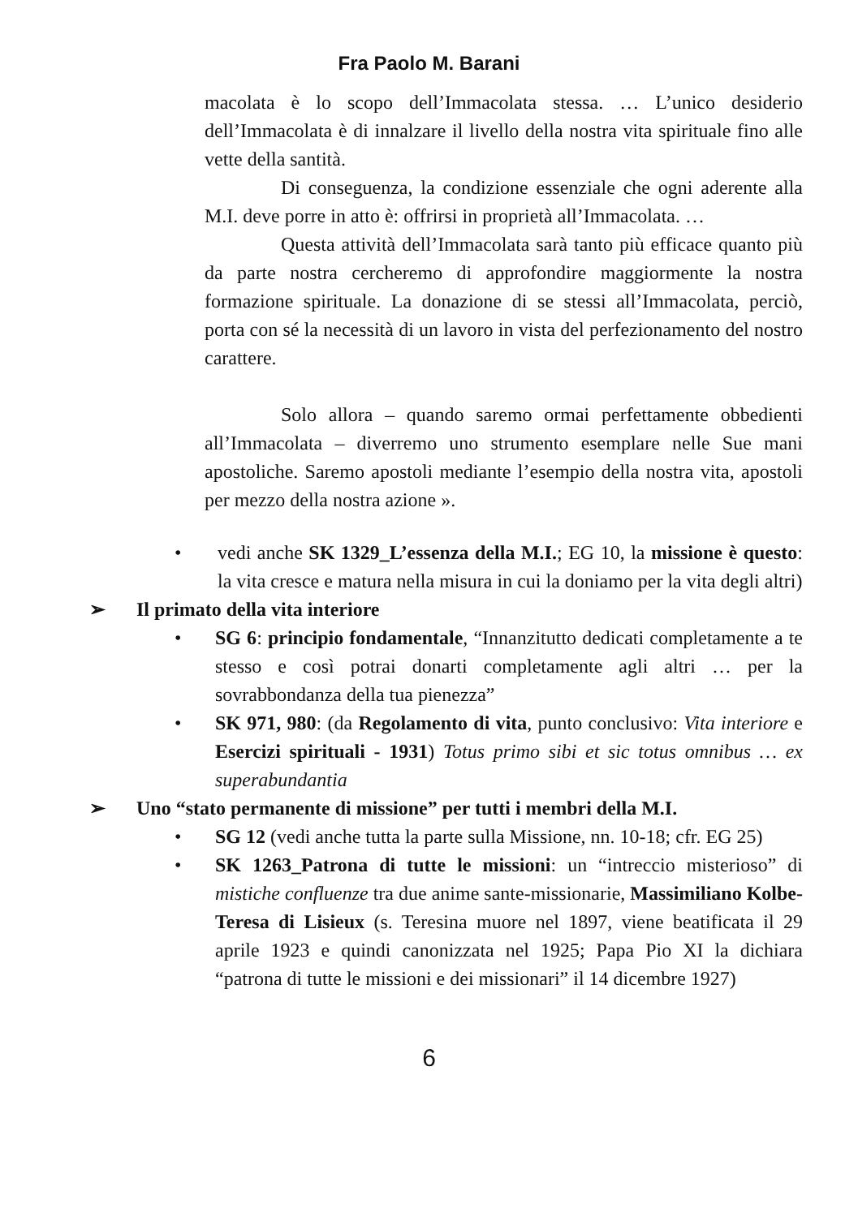Fra Paolo M. Barani
macolata è lo scopo dell’Immacolata stessa. … L’unico desiderio dell’Immacolata è di innalzare il livello della nostra vita spirituale fino alle vette della santità.
Di conseguenza, la condizione essenziale che ogni aderente alla M.I. deve porre in atto è: offrirsi in proprietà all’Immacolata. …
Questa attività dell’Immacolata sarà tanto più efficace quanto più da parte nostra cercheremo di approfondire maggiormente la nostra formazione spirituale. La donazione di se stessi all’Immacolata, perciò, porta con sé la necessità di un lavoro in vista del perfezionamento del nostro carattere.
Solo allora – quando saremo ormai perfettamente obbedienti all’Immacolata – diverremo uno strumento esemplare nelle Sue mani apostoliche. Saremo apostoli mediante l’esempio della nostra vita, apostoli per mezzo della nostra azione ».
• vedi anche SK 1329_L’essenza della M.I.; EG 10, la missione è questo: la vita cresce e matura nella misura in cui la doniamo per la vita degli altri)
➢ Il primato della vita interiore
• SG 6: principio fondamentale, “Innanzitutto dedicati completamente a te stesso e così potrai donarti completamente agli altri … per la sovrabbondanza della tua pienezza”
• SK 971, 980: (da Regolamento di vita, punto conclusivo: Vita interiore e Esercizi spirituali - 1931) Totus primo sibi et sic totus omnibus … ex superabundantia
➢ Uno “stato permanente di missione” per tutti i membri della M.I.
• SG 12 (vedi anche tutta la parte sulla Missione, nn. 10-18; cfr. EG 25)
• SK 1263_Patrona di tutte le missioni: un “intreccio misterioso” di mistiche confluenze tra due anime sante-missionarie, Massimiliano Kolbe-Teresa di Lisieux (s. Teresina muore nel 1897, viene beatificata il 29 aprile 1923 e quindi canonizzata nel 1925; Papa Pio XI la dichiara “patrona di tutte le missioni e dei missionari” il 14 dicembre 1927)
6